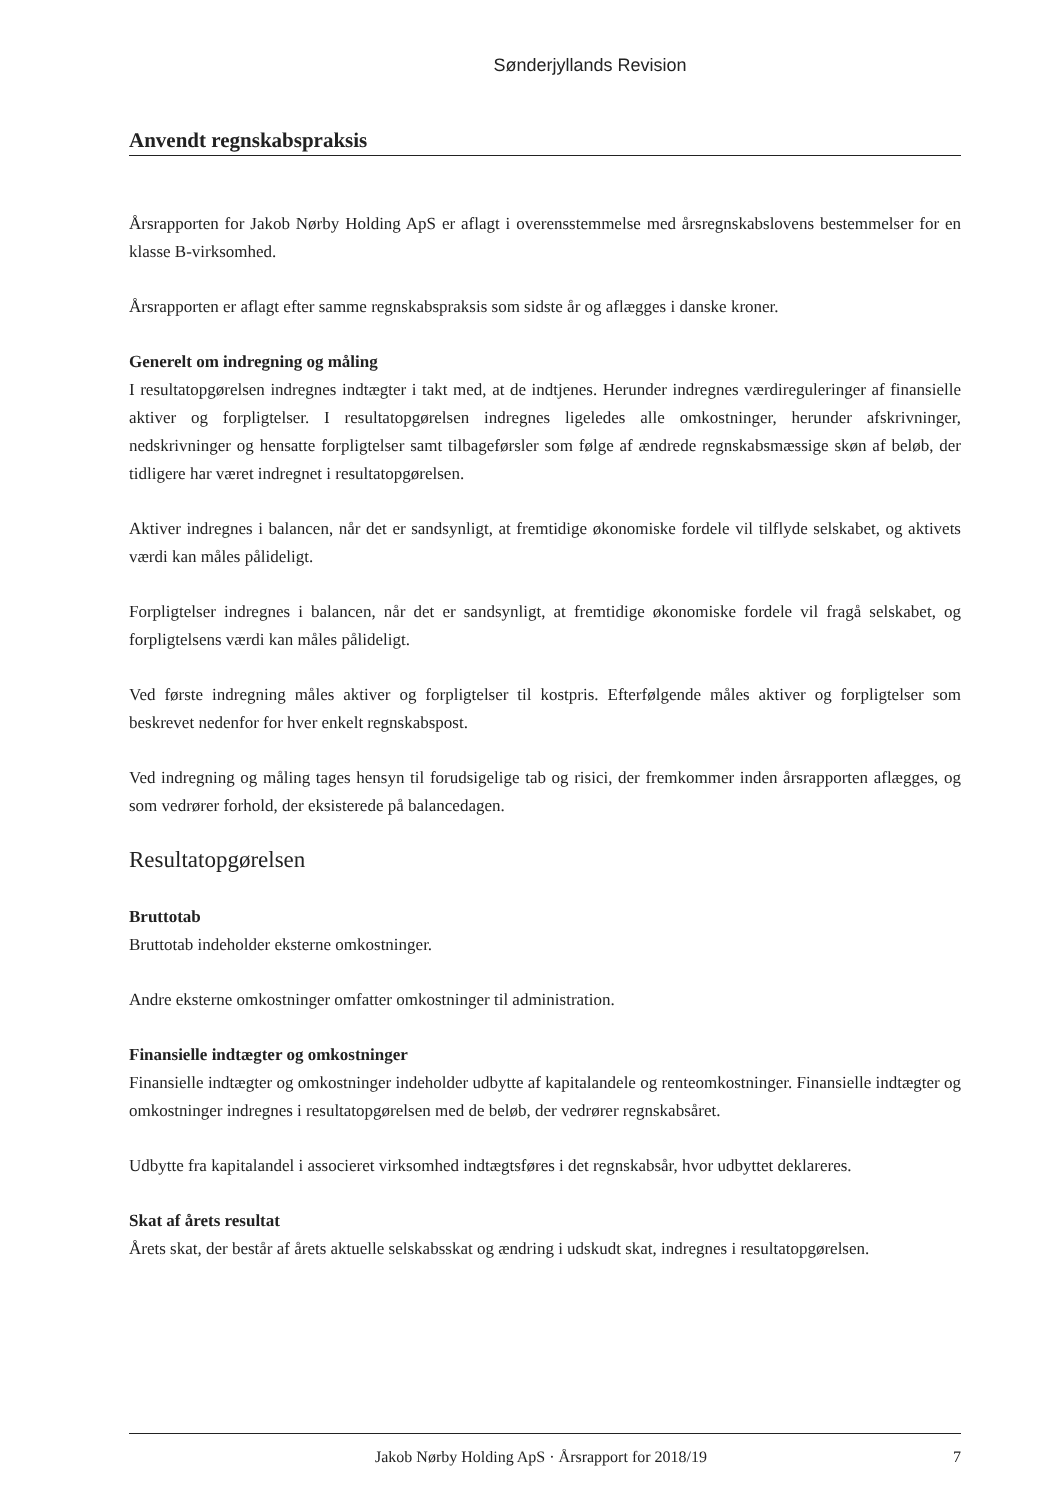Sønderjyllands Revision
Anvendt regnskabspraksis
Årsrapporten for Jakob Nørby Holding ApS er aflagt i overensstemmelse med årsregnskabslovens bestemmelser for en klasse B-virksomhed.
Årsrapporten er aflagt efter samme regnskabspraksis som sidste år og aflægges i danske kroner.
Generelt om indregning og måling
I resultatopgørelsen indregnes indtægter i takt med, at de indtjenes. Herunder indregnes værdireguleringer af finansielle aktiver og forpligtelser. I resultatopgørelsen indregnes ligeledes alle omkostninger, herunder afskrivninger, nedskrivninger og hensatte forpligtelser samt tilbageførsler som følge af ændrede regnskabsmæssige skøn af beløb, der tidligere har været indregnet i resultatopgørelsen.
Aktiver indregnes i balancen, når det er sandsynligt, at fremtidige økonomiske fordele vil tilflyde selskabet, og aktivets værdi kan måles pålideligt.
Forpligtelser indregnes i balancen, når det er sandsynligt, at fremtidige økonomiske fordele vil fragå selskabet, og forpligtelsens værdi kan måles pålideligt.
Ved første indregning måles aktiver og forpligtelser til kostpris. Efterfølgende måles aktiver og forpligtelser som beskrevet nedenfor for hver enkelt regnskabspost.
Ved indregning og måling tages hensyn til forudsigelige tab og risici, der fremkommer inden årsrapporten aflægges, og som vedrører forhold, der eksisterede på balancedagen.
Resultatopgørelsen
Bruttotab
Bruttotab indeholder eksterne omkostninger.
Andre eksterne omkostninger omfatter omkostninger til administration.
Finansielle indtægter og omkostninger
Finansielle indtægter og omkostninger indeholder udbytte af kapitalandele og renteomkostninger. Finansielle indtægter og omkostninger indregnes i resultatopgørelsen med de beløb, der vedrører regnskabsåret.
Udbytte fra kapitalandel i associeret virksomhed indtægtsføres i det regnskabsår, hvor udbyttet deklareres.
Skat af årets resultat
Årets skat, der består af årets aktuelle selskabsskat og ændring i udskudt skat, indregnes i resultatopgørelsen.
Jakob Nørby Holding ApS · Årsrapport for 2018/19 7